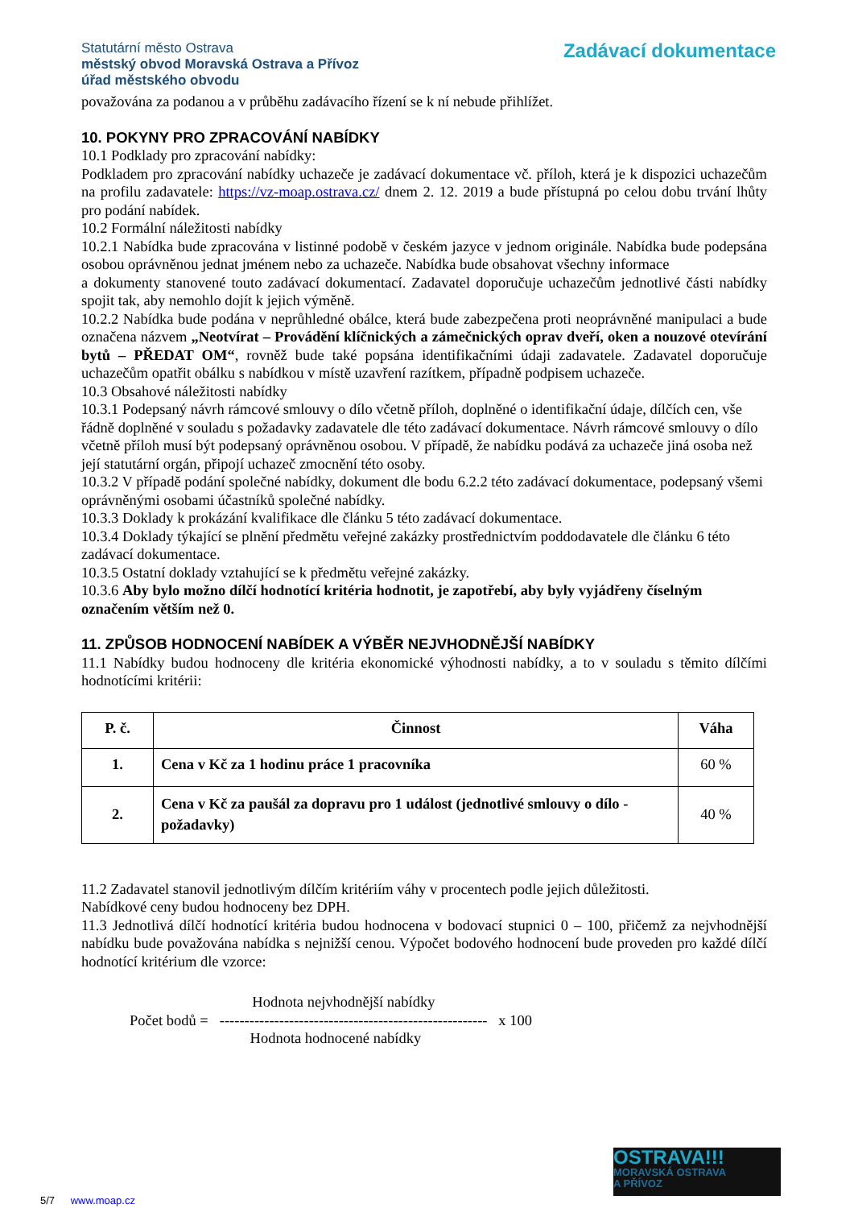Statutární město Ostrava
městský obvod Moravská Ostrava a Přívoz
úřad městského obvodu
Zadávací dokumentace
považována za podanou a v průběhu zadávacího řízení se k ní nebude přihlížet.
10. POKYNY PRO ZPRACOVÁNÍ NABÍDKY
10.1 Podklady pro zpracování nabídky:
Podkladem pro zpracování nabídky uchazeče je zadávací dokumentace vč. příloh, která je k dispozici uchazečům na profilu zadavatele: https://vz-moap.ostrava.cz/ dnem 2. 12. 2019 a bude přístupná po celou dobu trvání lhůty pro podání nabídek.
10.2 Formální náležitosti nabídky
10.2.1 Nabídka bude zpracována v listinné podobě v českém jazyce v jednom originále. Nabídka bude podepsána osobou oprávněnou jednat jménem nebo za uchazeče. Nabídka bude obsahovat všechny informace
a dokumenty stanovené touto zadávací dokumentací. Zadavatel doporučuje uchazečům jednotlivé části nabídky spojit tak, aby nemohlo dojít k jejich výměně.
10.2.2 Nabídka bude podána v neprůhledné obálce, která bude zabezpečena proti neoprávněné manipulaci a bude označena názvem „Neotvírat – Provádění klíčnických a zámečnických oprav dveří, oken a nouzové otevírání bytů – PŘEDAT OM“, rovněž bude také popsána identifikačními údaji zadavatele. Zadavatel doporučuje uchazečům opatřit obálku s nabídkou v místě uzavření razítkem, případně podpisem uchazeče.
10.3 Obsahové náležitosti nabídky
10.3.1 Podepsaný návrh rámcové smlouvy o dílo včetně příloh, doplněné o identifikační údaje, dílčích cen, vše řádně doplněné v souladu s požadavky zadavatele dle této zadávací dokumentace. Návrh rámcové smlouvy o dílo včetně příloh musí být podepsaný oprávněnou osobou. V případě, že nabídku podává za uchazeče jiná osoba než její statutární orgán, připojí uchazeč zmocnění této osoby.
10.3.2 V případě podání společné nabídky, dokument dle bodu 6.2.2 této zadávací dokumentace, podepsaný všemi oprávněnými osobami účastníků společné nabídky.
10.3.3 Doklady k prokázání kvalifikace dle článku 5 této zadávací dokumentace.
10.3.4 Doklady týkající se plnění předmětu veřejné zakázky prostřednictvím poddodavatele dle článku 6 této zadávací dokumentace.
10.3.5 Ostatní doklady vztahující se k předmětu veřejné zakázky.
10.3.6 Aby bylo možno dílčí hodnotící kritéria hodnotit, je zapotřebí, aby byly vyjádřeny číselným označením větším než 0.
11. ZPŮSOB HODNOCENÍ NABÍDEK A VÝBĚR NEJVHODNĚJŠÍ NABÍDKY
11.1 Nabídky budou hodnoceny dle kritéria ekonomické výhodnosti nabídky, a to v souladu s těmito dílčími hodnotícími kritérii:
| P. č. | Činnost | Váha |
| --- | --- | --- |
| 1. | Cena v Kč za 1 hodinu práce 1 pracovníka | 60 % |
| 2. | Cena v Kč za paušál za dopravu pro 1 událost (jednotlivé smlouvy o dílo - požadavky) | 40 % |
11.2 Zadavatel stanovil jednotlivým dílčím kritériím váhy v procentech podle jejich důležitosti.
Nabídkové ceny budou hodnoceny bez DPH.
11.3 Jednotlivá dílčí hodnotící kritéria budou hodnocena v bodovací stupnici 0 – 100, přičemž za nejvhodnější nabídku bude považována nabídka s nejnižší cenou. Výpočet bodového hodnocení bude proveden pro každé dílčí hodnotící kritérium dle vzorce:
Počet bodů = Hodnota nejvhodnější nabídky
------------------------------------------------------ x 100
Hodnota hodnocené nabídky
OSTRAVA!!!
MORAVSKÁ OSTRAVA
A PŘÍVOZ
5/7 www.moap.cz